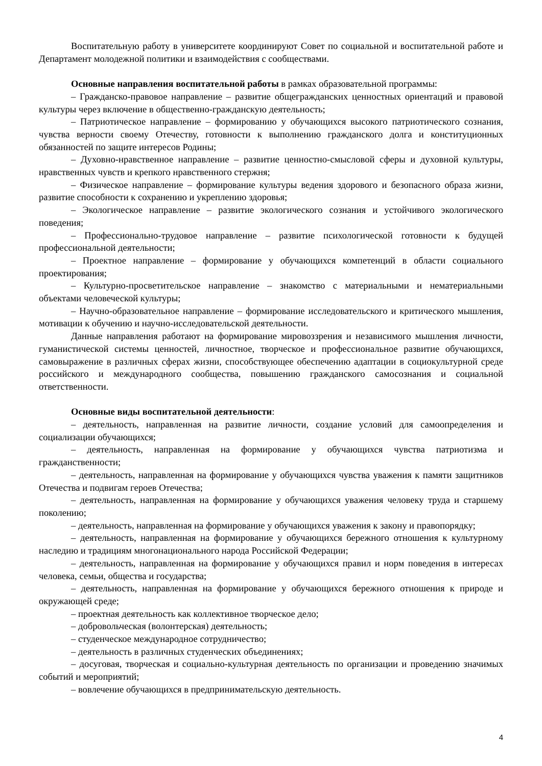Воспитательную работу в университете координируют Совет по социальной и воспитательной работе и Департамент молодежной политики и взаимодействия с сообществами.
Основные направления воспитательной работы в рамках образовательной программы:
– Гражданско-правовое направление – развитие общегражданских ценностных ориентаций и правовой культуры через включение в общественно-гражданскую деятельность;
– Патриотическое направление – формированию у обучающихся высокого патриотического сознания, чувства верности своему Отечеству, готовности к выполнению гражданского долга и конституционных обязанностей по защите интересов Родины;
– Духовно-нравственное направление – развитие ценностно-смысловой сферы и духовной культуры, нравственных чувств и крепкого нравственного стержня;
– Физическое направление – формирование культуры ведения здорового и безопасного образа жизни, развитие способности к сохранению и укреплению здоровья;
– Экологическое направление – развитие экологического сознания и устойчивого экологического поведения;
– Профессионально-трудовое направление – развитие психологической готовности к будущей профессиональной деятельности;
– Проектное направление – формирование у обучающихся компетенций в области социального проектирования;
– Культурно-просветительское направление – знакомство с материальными и нематериальными объектами человеческой культуры;
– Научно-образовательное направление – формирование исследовательского и критического мышления, мотивации к обучению и научно-исследовательской деятельности.
Данные направления работают на формирование мировоззрения и независимого мышления личности, гуманистической системы ценностей, личностное, творческое и профессиональное развитие обучающихся, самовыражение в различных сферах жизни, способствующее обеспечению адаптации в социокультурной среде российского и международного сообщества, повышению гражданского самосознания и социальной ответственности.
Основные виды воспитательной деятельности:
– деятельность, направленная на развитие личности, создание условий для самоопределения и социализации обучающихся;
– деятельность, направленная на формирование у обучающихся чувства патриотизма и гражданственности;
– деятельность, направленная на формирование у обучающихся чувства уважения к памяти защитников Отечества и подвигам героев Отечества;
– деятельность, направленная на формирование у обучающихся уважения человеку труда и старшему поколению;
– деятельность, направленная на формирование у обучающихся уважения к закону и правопорядку;
– деятельность, направленная на формирование у обучающихся бережного отношения к культурному наследию и традициям многонационального народа Российской Федерации;
– деятельность, направленная на формирование у обучающихся правил и норм поведения в интересах человека, семьи, общества и государства;
– деятельность, направленная на формирование у обучающихся бережного отношения к природе и окружающей среде;
– проектная деятельность как коллективное творческое дело;
– добровольческая (волонтерская) деятельность;
– студенческое международное сотрудничество;
– деятельность в различных студенческих объединениях;
– досуговая, творческая и социально-культурная деятельность по организации и проведению значимых событий и мероприятий;
– вовлечение обучающихся в предпринимательскую деятельность.
4